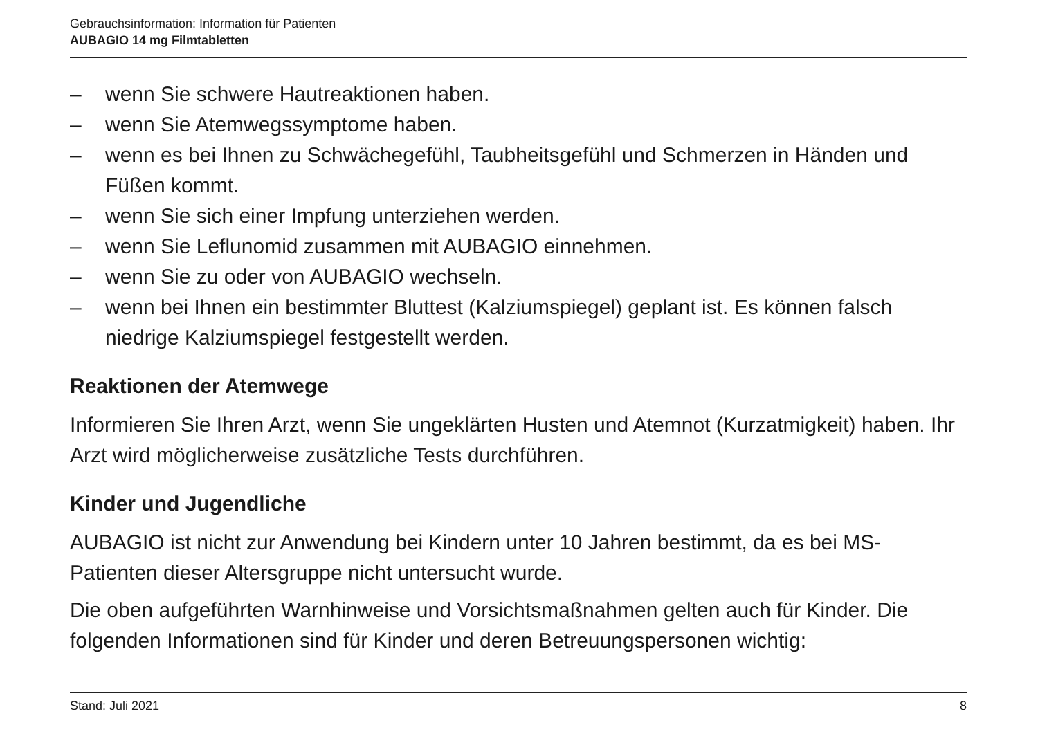Gebrauchsinformation: Information für Patienten
AUBAGIO 14 mg Filmtabletten
– wenn Sie schwere Hautreaktionen haben.
– wenn Sie Atemwegssymptome haben.
– wenn es bei Ihnen zu Schwächegefühl, Taubheitsgefühl und Schmerzen in Händen und Füßen kommt.
– wenn Sie sich einer Impfung unterziehen werden.
– wenn Sie Leflunomid zusammen mit AUBAGIO einnehmen.
– wenn Sie zu oder von AUBAGIO wechseln.
– wenn bei Ihnen ein bestimmter Bluttest (Kalziumspiegel) geplant ist. Es können falsch niedrige Kalziumspiegel festgestellt werden.
Reaktionen der Atemwege
Informieren Sie Ihren Arzt, wenn Sie ungeklärten Husten und Atemnot (Kurzatmigkeit) haben. Ihr Arzt wird möglicherweise zusätzliche Tests durchführen.
Kinder und Jugendliche
AUBAGIO ist nicht zur Anwendung bei Kindern unter 10 Jahren bestimmt, da es bei MS-Patienten dieser Altersgruppe nicht untersucht wurde.
Die oben aufgeführten Warnhinweise und Vorsichtsmaßnahmen gelten auch für Kinder. Die folgenden Informationen sind für Kinder und deren Betreuungspersonen wichtig:
Stand: Juli 2021 8